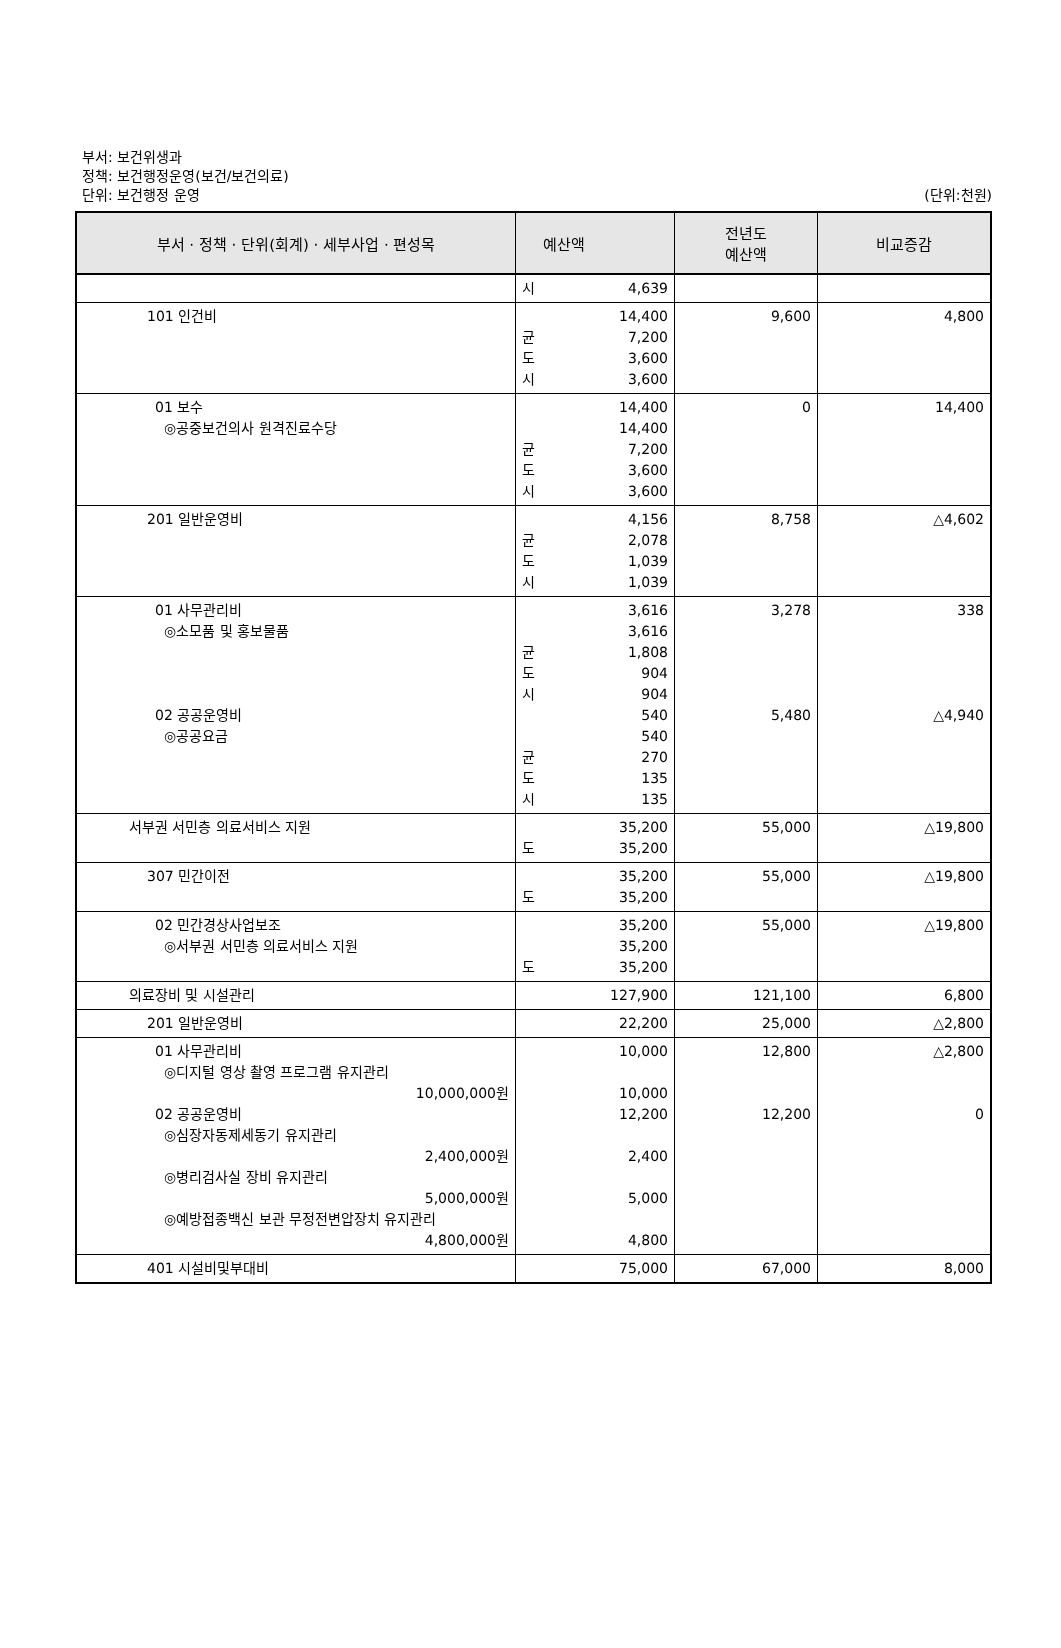부서: 보건위생과
정책: 보건행정운영(보건/보건의료)
단위: 보건행정 운영
(단위:천원)
| 부서 · 정책 · 단위(회계) · 세부사업 · 편성목 | | 예산액 | 전년도 예산액 | 비교증감 |
| --- | --- | --- | --- | --- |
| | 시 | 4,639 | | |
| 101 인건비 | 균 도 시 | 14,400 7,200 3,600 3,600 | 9,600 | 4,800 |
| 01 보수 ◎공중보건의사 원격진료수당 | 균 도 시 | 14,400 14,400 7,200 3,600 3,600 | 0 | 14,400 |
| 201 일반운영비 | 균 도 시 | 4,156 2,078 1,039 1,039 | 8,758 | △4,602 |
| 01 사무관리비 ◎소모품 및 홍보물품 02 공공운영비 ◎공공요금 | 균 도 시 균 도 시 | 3,616 3,616 1,808 904 904 540 540 270 135 135 | 3,278 5,480 | 338 △4,940 |
| 서부권 서민층 의료서비스 지원 | 도 | 35,200 35,200 | 55,000 | △19,800 |
| 307 민간이전 | 도 | 35,200 35,200 | 55,000 | △19,800 |
| 02 민간경상사업보조 ◎서부권 서민층 의료서비스 지원 | 도 | 35,200 35,200 35,200 | 55,000 | △19,800 |
| 의료장비 및 시설관리 | | 127,900 | 121,100 | 6,800 |
| 201 일반운영비 | | 22,200 | 25,000 | △2,800 |
| 01 사무관리비 ◎디지털 영상 촬영 프로그램 유지관리 10,000,000원 02 공공운영비 ◎심장자동제세동기 유지관리 2,400,000원 ◎병리검사실 장비 유지관리 5,000,000원 ◎예방접종백신 보관 무정전변압장치 유지관리 4,800,000원 | | 10,000 10,000 12,200 2,400 5,000 4,800 | 12,800 12,200 | △2,800 0 |
| 401 시설비및부대비 | | 75,000 | 67,000 | 8,000 |